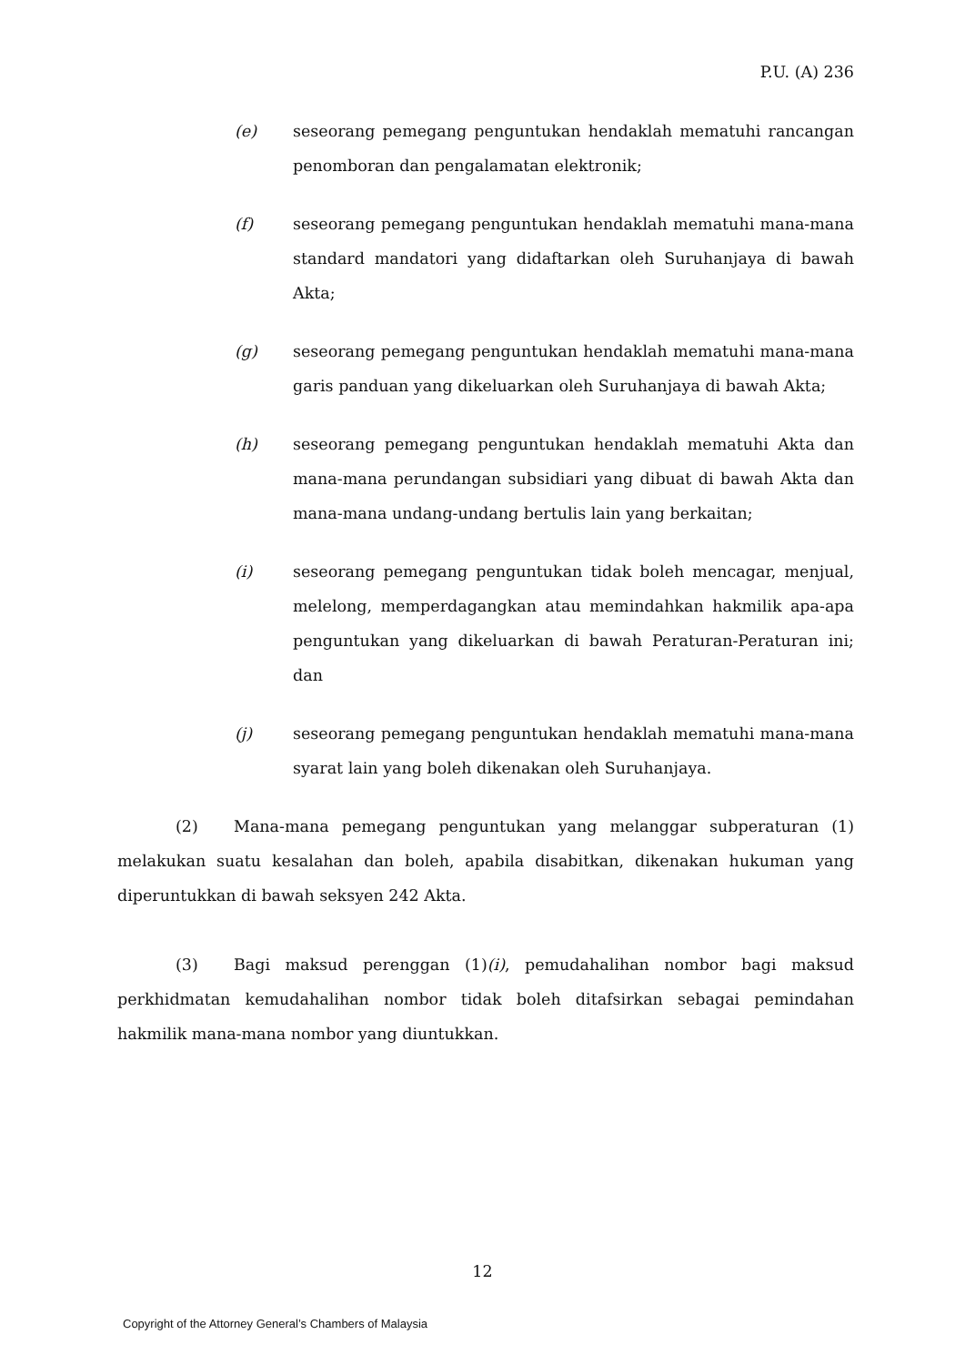P.U. (A) 236
(e) seseorang pemegang penguntukan hendaklah mematuhi rancangan penomboran dan pengalamatan elektronik;
(f) seseorang pemegang penguntukan hendaklah mematuhi mana-mana standard mandatori yang didaftarkan oleh Suruhanjaya di bawah Akta;
(g) seseorang pemegang penguntukan hendaklah mematuhi mana-mana garis panduan yang dikeluarkan oleh Suruhanjaya di bawah Akta;
(h) seseorang pemegang penguntukan hendaklah mematuhi Akta dan mana-mana perundangan subsidiari yang dibuat di bawah Akta dan mana-mana undang-undang bertulis lain yang berkaitan;
(i) seseorang pemegang penguntukan tidak boleh mencagar, menjual, melelong, memperdagangkan atau memindahkan hakmilik apa-apa penguntukan yang dikeluarkan di bawah Peraturan-Peraturan ini; dan
(j) seseorang pemegang penguntukan hendaklah mematuhi mana-mana syarat lain yang boleh dikenakan oleh Suruhanjaya.
(2) Mana-mana pemegang penguntukan yang melanggar subperaturan (1) melakukan suatu kesalahan dan boleh, apabila disabitkan, dikenakan hukuman yang diperuntukkan di bawah seksyen 242 Akta.
(3) Bagi maksud perenggan (1)(i), pemudahalihan nombor bagi maksud perkhidmatan kemudahalihan nombor tidak boleh ditafsirkan sebagai pemindahan hakmilik mana-mana nombor yang diuntukkan.
12
Copyright of the Attorney General’s Chambers of Malaysia